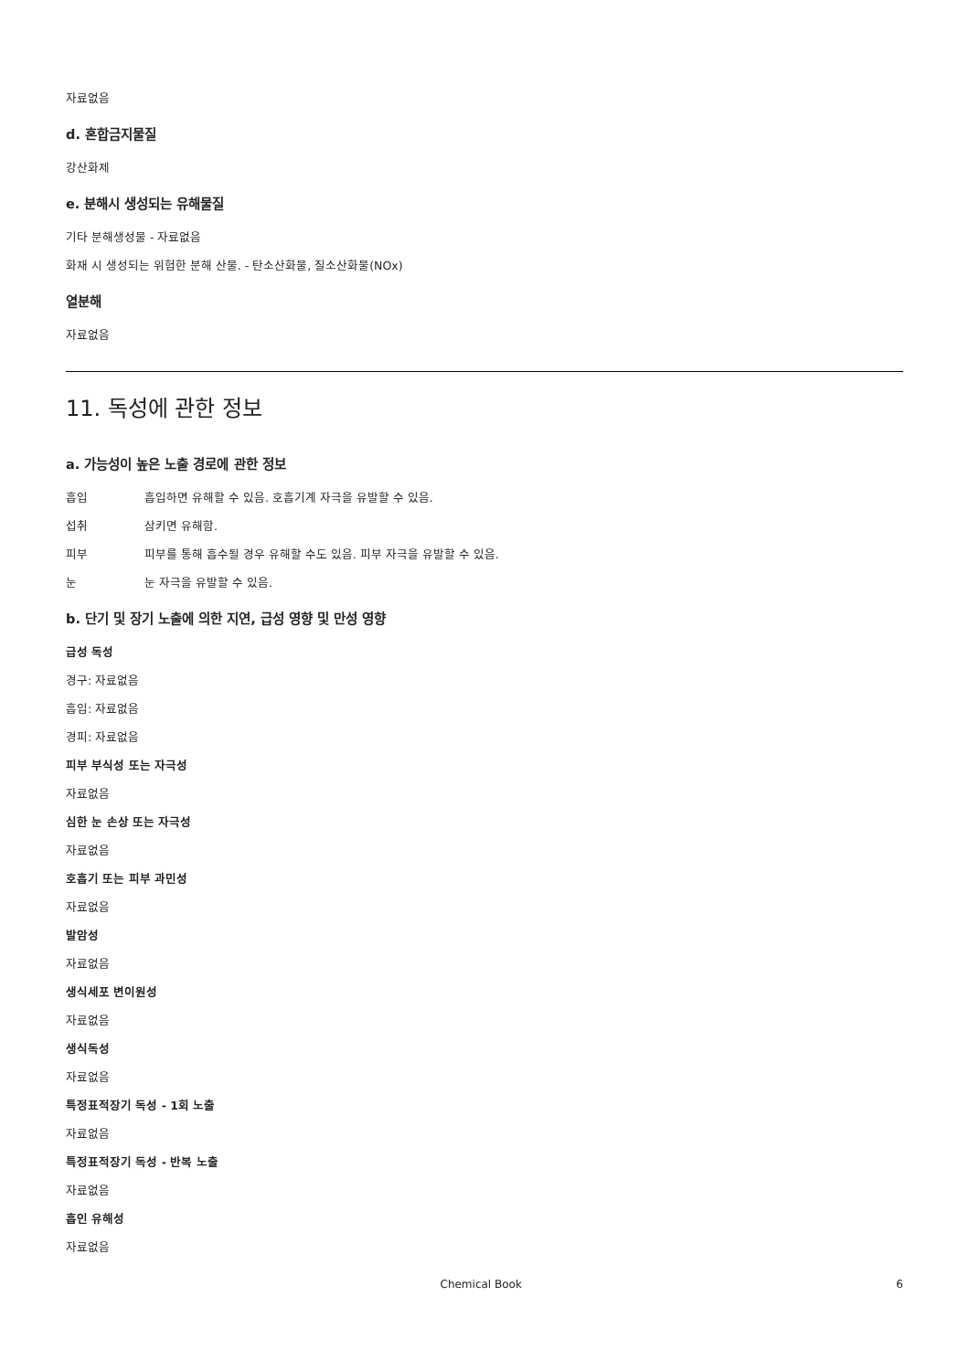자료없음
d. 혼합금지물질
강산화제
e. 분해시 생성되는 유해물질
기타 분해생성물 - 자료없음
화재 시 생성되는 위험한 분해 산물. - 탄소산화물, 질소산화물(NOx)
열분해
자료없음
11. 독성에 관한 정보
a. 가능성이 높은 노출 경로에 관한 정보
흡입 흡입하면 유해할 수 있음. 호흡기계 자극을 유발할 수 있음.
섭취 삼키면 유해함.
피부 피부를 통해 흡수될 경우 유해할 수도 있음. 피부 자극을 유발할 수 있음.
눈 눈 자극을 유발할 수 있음.
b. 단기 및 장기 노출에 의한 지연, 급성 영향 및 만성 영향
급성 독성
경구: 자료없음
흡입: 자료없음
경피: 자료없음
피부 부식성 또는 자극성
자료없음
심한 눈 손상 또는 자극성
자료없음
호흡기 또는 피부 과민성
자료없음
발암성
자료없음
생식세포 변이원성
자료없음
생식독성
자료없음
특정표적장기 독성 - 1회 노출
자료없음
특정표적장기 독성 - 반복 노출
자료없음
흡인 유해성
자료없음
Chemical Book 6